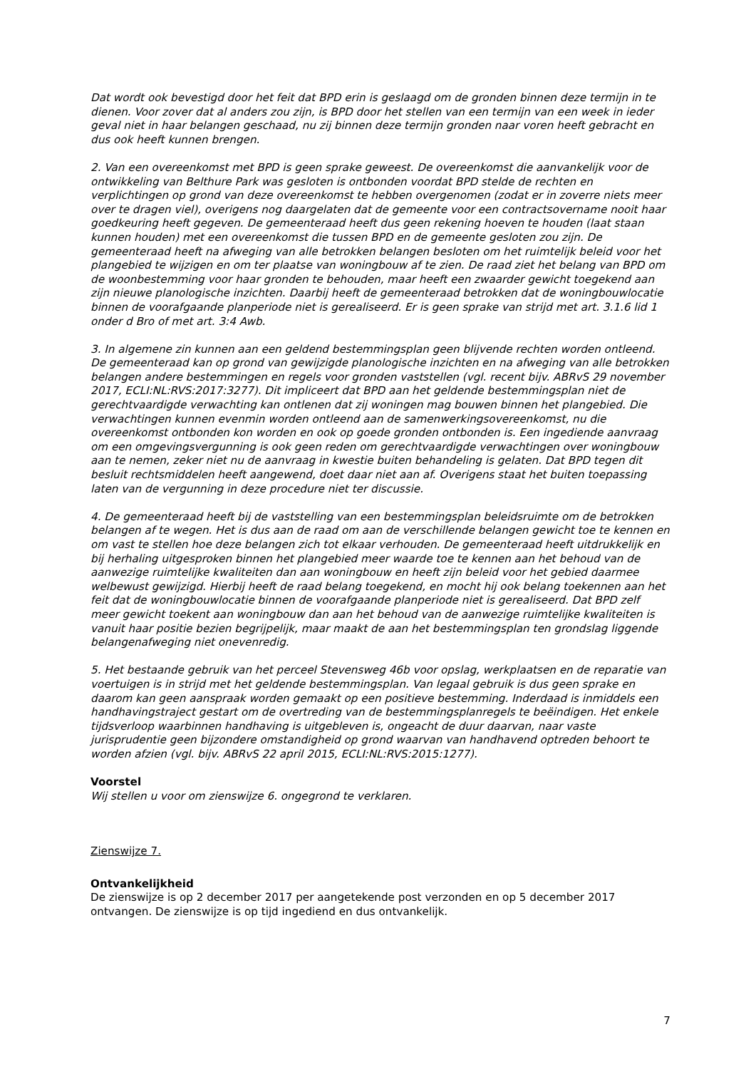Dat wordt ook bevestigd door het feit dat BPD erin is geslaagd om de gronden binnen deze termijn in te dienen. Voor zover dat al anders zou zijn, is BPD door het stellen van een termijn van een week in ieder geval niet in haar belangen geschaad, nu zij binnen deze termijn gronden naar voren heeft gebracht en dus ook heeft kunnen brengen.
2. Van een overeenkomst met BPD is geen sprake geweest. De overeenkomst die aanvankelijk voor de ontwikkeling van Belthure Park was gesloten is ontbonden voordat BPD stelde de rechten en verplichtingen op grond van deze overeenkomst te hebben overgenomen (zodat er in zoverre niets meer over te dragen viel), overigens nog daargelaten dat de gemeente voor een contractsovername nooit haar goedkeuring heeft gegeven. De gemeenteraad heeft dus geen rekening hoeven te houden (laat staan kunnen houden) met een overeenkomst die tussen BPD en de gemeente gesloten zou zijn. De gemeenteraad heeft na afweging van alle betrokken belangen besloten om het ruimtelijk beleid voor het plangebied te wijzigen en om ter plaatse van woningbouw af te zien. De raad ziet het belang van BPD om de woonbestemming voor haar gronden te behouden, maar heeft een zwaarder gewicht toegekend aan zijn nieuwe planologische inzichten. Daarbij heeft de gemeenteraad betrokken dat de woningbouwlocatie binnen de voorafgaande planperiode niet is gerealiseerd. Er is geen sprake van strijd met art. 3.1.6 lid 1 onder d Bro of met art. 3:4 Awb.
3. In algemene zin kunnen aan een geldend bestemmingsplan geen blijvende rechten worden ontleend. De gemeenteraad kan op grond van gewijzigde planologische inzichten en na afweging van alle betrokken belangen andere bestemmingen en regels voor gronden vaststellen (vgl. recent bijv. ABRvS 29 november 2017, ECLI:NL:RVS:2017:3277). Dit impliceert dat BPD aan het geldende bestemmingsplan niet de gerechtvaardigde verwachting kan ontlenen dat zij woningen mag bouwen binnen het plangebied. Die verwachtingen kunnen evenmin worden ontleend aan de samenwerkingsovereenkomst, nu die overeenkomst ontbonden kon worden en ook op goede gronden ontbonden is. Een ingediende aanvraag om een omgevingsvergunning is ook geen reden om gerechtvaardigde verwachtingen over woningbouw aan te nemen, zeker niet nu de aanvraag in kwestie buiten behandeling is gelaten. Dat BPD tegen dit besluit rechtsmiddelen heeft aangewend, doet daar niet aan af. Overigens staat het buiten toepassing laten van de vergunning in deze procedure niet ter discussie.
4. De gemeenteraad heeft bij de vaststelling van een bestemmingsplan beleidsruimte om de betrokken belangen af te wegen. Het is dus aan de raad om aan de verschillende belangen gewicht toe te kennen en om vast te stellen hoe deze belangen zich tot elkaar verhouden. De gemeenteraad heeft uitdrukkelijk en bij herhaling uitgesproken binnen het plangebied meer waarde toe te kennen aan het behoud van de aanwezige ruimtelijke kwaliteiten dan aan woningbouw en heeft zijn beleid voor het gebied daarmee welbewust gewijzigd. Hierbij heeft de raad belang toegekend, en mocht hij ook belang toekennen aan het feit dat de woningbouwlocatie binnen de voorafgaande planperiode niet is gerealiseerd. Dat BPD zelf meer gewicht toekent aan woningbouw dan aan het behoud van de aanwezige ruimtelijke kwaliteiten is vanuit haar positie bezien begrijpelijk, maar maakt de aan het bestemmingsplan ten grondslag liggende belangenafweging niet onevenredig.
5. Het bestaande gebruik van het perceel Stevensweg 46b voor opslag, werkplaatsen en de reparatie van voertuigen is in strijd met het geldende bestemmingsplan. Van legaal gebruik is dus geen sprake en daarom kan geen aanspraak worden gemaakt op een positieve bestemming. Inderdaad is inmiddels een handhavingstraject gestart om de overtreding van de bestemmingsplanregels te beëindigen. Het enkele tijdsverloop waarbinnen handhaving is uitgebleven is, ongeacht de duur daarvan, naar vaste jurisprudentie geen bijzondere omstandigheid op grond waarvan van handhavend optreden behoort te worden afzien (vgl. bijv. ABRvS 22 april 2015, ECLI:NL:RVS:2015:1277).
Voorstel
Wij stellen u voor om zienswijze 6. ongegrond te verklaren.
Zienswijze 7.
Ontvankelijkheid
De zienswijze is op 2 december 2017 per aangetekende post verzonden en op 5 december 2017 ontvangen. De zienswijze is op tijd ingediend en dus ontvankelijk.
7